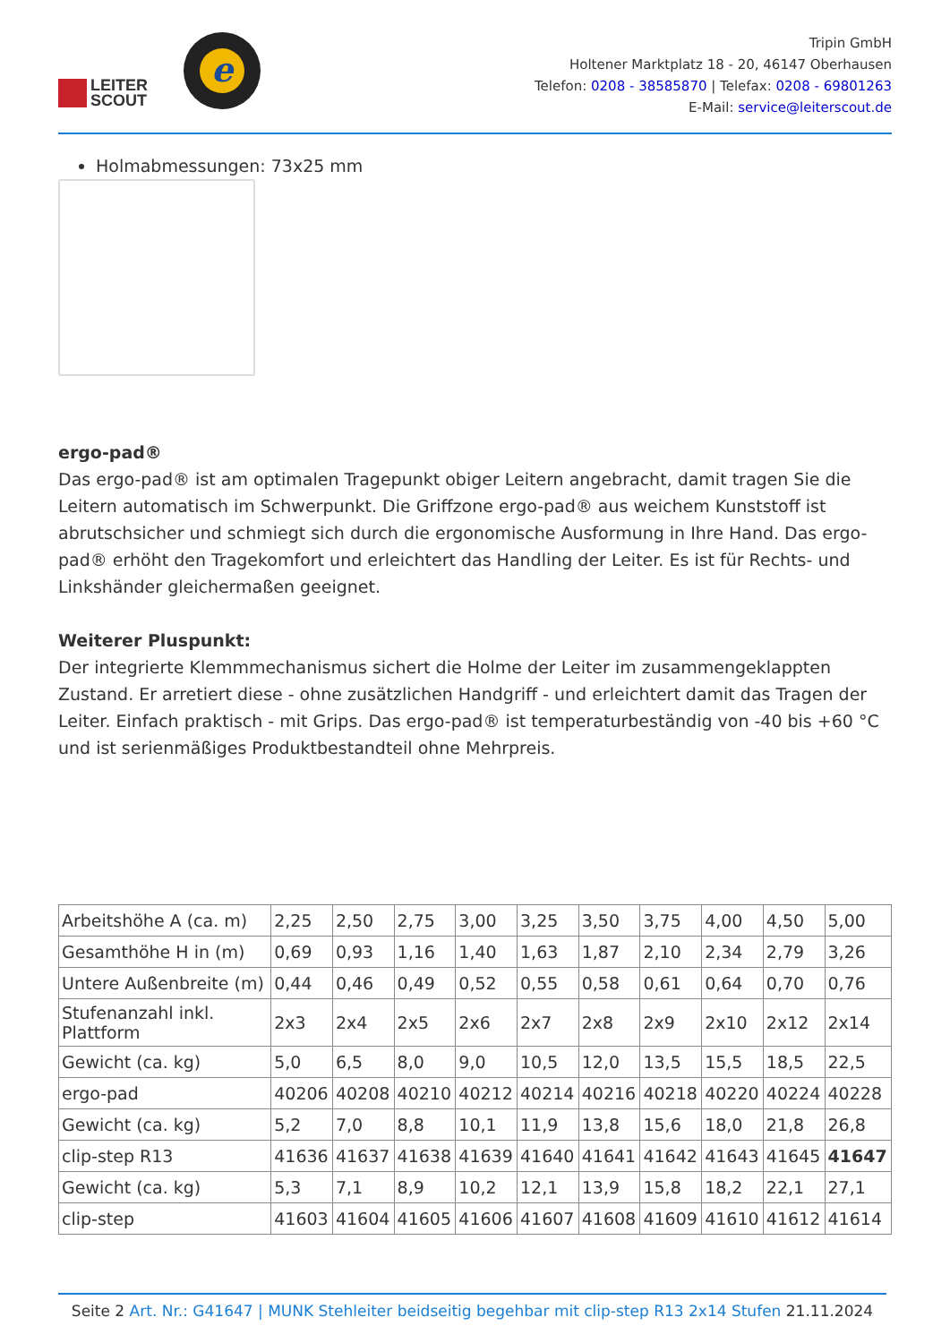LEITER
SCOUT
e
Tripin GmbH
Holtener Marktplatz 18 - 20, 46147 Oberhausen
Telefon: 0208 - 38585870 | Telefax: 0208 - 69801263
E-Mail: service@leiterscout.de
Holmabmessungen: 73x25 mm
ergo-pad®
Das ergo-pad® ist am optimalen Tragepunkt obiger Leitern angebracht, damit tragen Sie die Leitern automatisch im Schwerpunkt. Die Griffzone ergo-pad® aus weichem Kunststoff ist abrutschsicher und schmiegt sich durch die ergonomische Ausformung in Ihre Hand. Das ergo-pad® erhöht den Tragekomfort und erleichtert das Handling der Leiter. Es ist für Rechts- und Linkshänder gleichermaßen geeignet.
Weiterer Pluspunkt:
Der integrierte Klemmmechanismus sichert die Holme der Leiter im zusammengeklappten Zustand. Er arretiert diese - ohne zusätzlichen Handgriff - und erleichtert damit das Tragen der Leiter. Einfach praktisch - mit Grips. Das ergo-pad® ist temperaturbeständig von -40 bis +60 °C und ist serienmäßiges Produktbestandteil ohne Mehrpreis.
| Arbeitshöhe A (ca. m) | 2,25 | 2,50 | 2,75 | 3,00 | 3,25 | 3,50 | 3,75 | 4,00 | 4,50 | 5,00 |
| Gesamthöhe H in (m) | 0,69 | 0,93 | 1,16 | 1,40 | 1,63 | 1,87 | 2,10 | 2,34 | 2,79 | 3,26 |
| Untere Außenbreite (m) | 0,44 | 0,46 | 0,49 | 0,52 | 0,55 | 0,58 | 0,61 | 0,64 | 0,70 | 0,76 |
| Stufenanzahl inkl. Plattform | 2x3 | 2x4 | 2x5 | 2x6 | 2x7 | 2x8 | 2x9 | 2x10 | 2x12 | 2x14 |
| Gewicht (ca. kg) | 5,0 | 6,5 | 8,0 | 9,0 | 10,5 | 12,0 | 13,5 | 15,5 | 18,5 | 22,5 |
| ergo-pad | 40206 | 40208 | 40210 | 40212 | 40214 | 40216 | 40218 | 40220 | 40224 | 40228 |
| Gewicht (ca. kg) | 5,2 | 7,0 | 8,8 | 10,1 | 11,9 | 13,8 | 15,6 | 18,0 | 21,8 | 26,8 |
| clip-step R13 | 41636 | 41637 | 41638 | 41639 | 41640 | 41641 | 41642 | 41643 | 41645 | 41647 |
| Gewicht (ca. kg) | 5,3 | 7,1 | 8,9 | 10,2 | 12,1 | 13,9 | 15,8 | 18,2 | 22,1 | 27,1 |
| clip-step | 41603 | 41604 | 41605 | 41606 | 41607 | 41608 | 41609 | 41610 | 41612 | 41614 |
Seite 2 Art. Nr.: G41647 | MUNK Stehleiter beidseitig begehbar mit clip-step R13 2x14 Stufen 21.11.2024